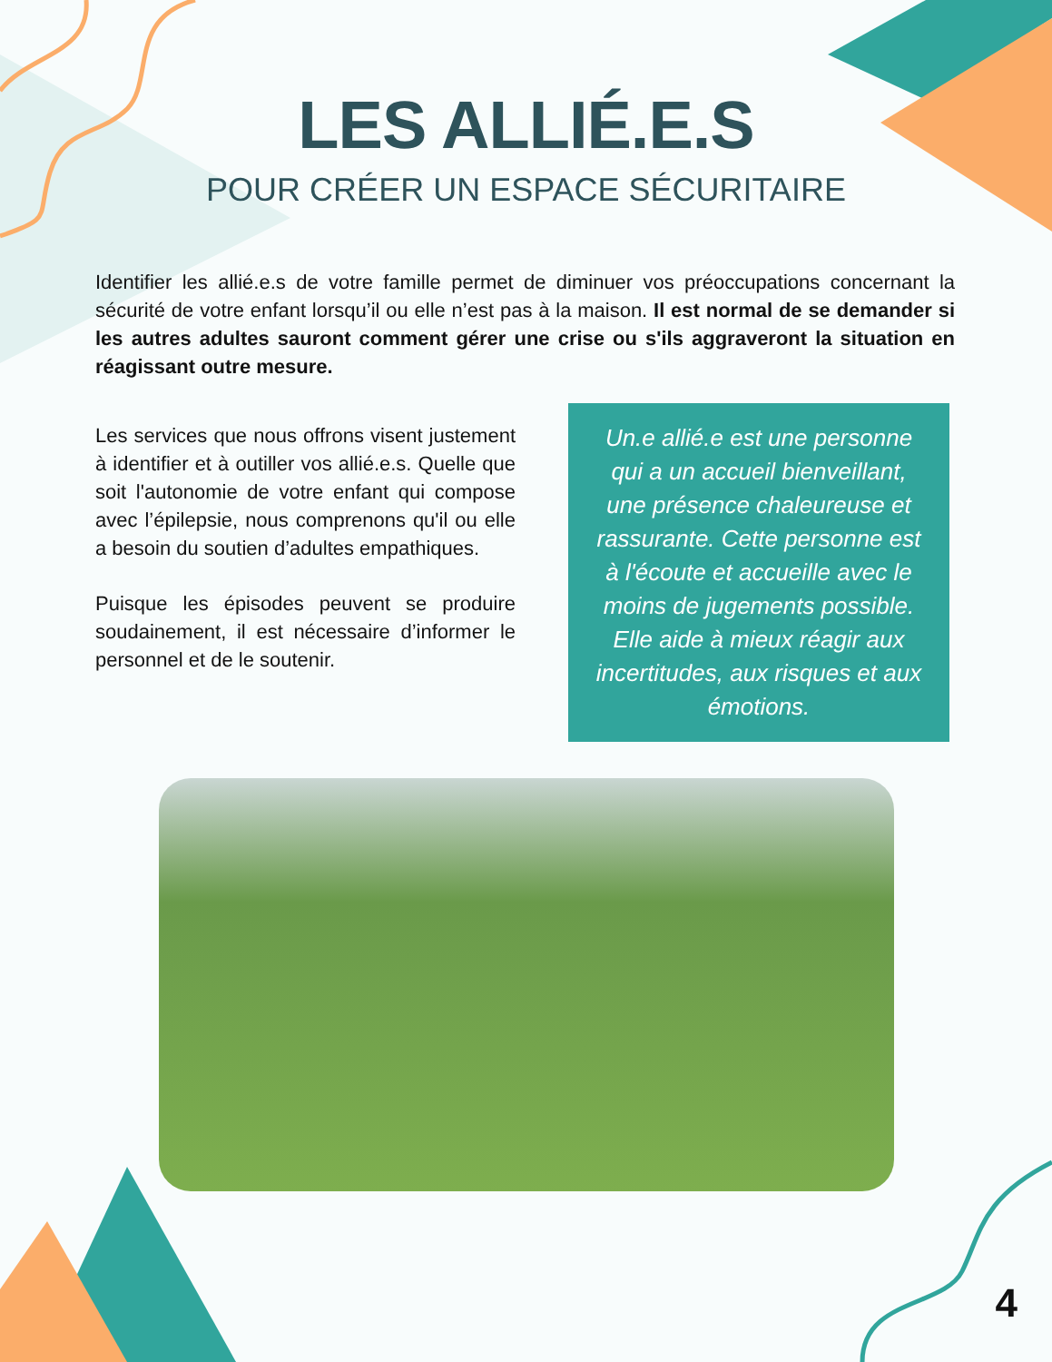LES ALLIÉ.E.S
POUR CRÉER UN ESPACE SÉCURITAIRE
Identifier les allié.e.s de votre famille permet de diminuer vos préoccupations concernant la sécurité de votre enfant lorsqu’il ou elle n’est pas à la maison. Il est normal de se demander si les autres adultes sauront comment gérer une crise ou s'ils aggraveront la situation en réagissant outre mesure.
Les services que nous offrons visent justement à identifier et à outiller vos allié.e.s. Quelle que soit l'autonomie de votre enfant qui compose avec l’épilepsie, nous comprenons qu'il ou elle a besoin du soutien d’adultes empathiques.
Puisque les épisodes peuvent se produire soudainement, il est nécessaire d’informer le personnel et de le soutenir.
Un.e allié.e est une personne qui a un accueil bienveillant, une présence chaleureuse et rassurante. Cette personne est à l'écoute et accueille avec le moins de jugements possible. Elle aide à mieux réagir aux incertitudes, aux risques et aux émotions.
4